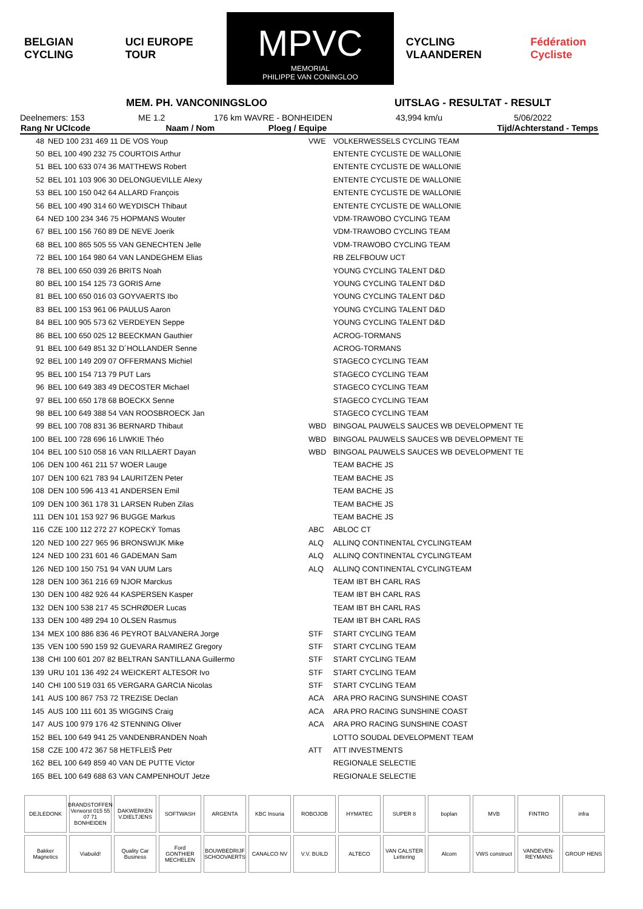BELGIAN CYCLING UCI EUROPE TOUR
MPVC
MEMORIAL
PHILIPPE VAN CONINGLOO
CYCLING VLAANDEREN Fédération Cycliste
MEM. PH. VANCONINGSLOO UITSLAG - RESULTAT - RESULT
Deelnemers: 153 ME 1.2 176 km WAVRE - BONHEIDEN 43,994 km/u 5/06/2022
| Rang Nr UCIcode | Naam / Nom | Ploeg / Equipe | Tijd/Achterstand - Temps |
| --- | --- | --- | --- |
| 48 | NED 100 231 469 11 DE VOS Youp | VWE | VOLKERWESSELS CYCLING TEAM |
| 50 | BEL 100 490 232 75 COURTOIS Arthur | | ENTENTE CYCLISTE DE WALLONIE |
| 51 | BEL 100 633 074 36 MATTHEWS Robert | | ENTENTE CYCLISTE DE WALLONIE |
| 52 | BEL 101 103 906 30 DELONGUEVILLE Alexy | | ENTENTE CYCLISTE DE WALLONIE |
| 53 | BEL 100 150 042 64 ALLARD François | | ENTENTE CYCLISTE DE WALLONIE |
| 56 | BEL 100 490 314 60 WEYDISCH Thibaut | | ENTENTE CYCLISTE DE WALLONIE |
| 64 | NED 100 234 346 75 HOPMANS Wouter | | VDM-TRAWOBO CYCLING TEAM |
| 67 | BEL 100 156 760 89 DE NEVE Joerik | | VDM-TRAWOBO CYCLING TEAM |
| 68 | BEL 100 865 505 55 VAN GENECHTEN Jelle | | VDM-TRAWOBO CYCLING TEAM |
| 72 | BEL 100 164 980 64 VAN LANDEGHEM Elias | | RB ZELFBOUW UCT |
| 78 | BEL 100 650 039 26 BRITS Noah | | YOUNG CYCLING TALENT D&D |
| 80 | BEL 100 154 125 73 GORIS Arne | | YOUNG CYCLING TALENT D&D |
| 81 | BEL 100 650 016 03 GOYVAERTS Ibo | | YOUNG CYCLING TALENT D&D |
| 83 | BEL 100 153 961 06 PAULUS Aaron | | YOUNG CYCLING TALENT D&D |
| 84 | BEL 100 905 573 62 VERDEYEN Seppe | | YOUNG CYCLING TALENT D&D |
| 86 | BEL 100 650 025 12 BEECKMAN Gauthier | | ACROG-TORMANS |
| 91 | BEL 100 649 851 32 D´HOLLANDER Senne | | ACROG-TORMANS |
| 92 | BEL 100 149 209 07 OFFERMANS Michiel | | STAGECO CYCLING TEAM |
| 95 | BEL 100 154 713 79 PUT Lars | | STAGECO CYCLING TEAM |
| 96 | BEL 100 649 383 49 DECOSTER Michael | | STAGECO CYCLING TEAM |
| 97 | BEL 100 650 178 68 BOECKX Senne | | STAGECO CYCLING TEAM |
| 98 | BEL 100 649 388 54 VAN ROOSBROECK Jan | | STAGECO CYCLING TEAM |
| 99 | BEL 100 708 831 36 BERNARD Thibaut | WBD | BINGOAL PAUWELS SAUCES WB DEVELOPMENT TE |
| 100 | BEL 100 728 696 16 LIWKIE Théo | WBD | BINGOAL PAUWELS SAUCES WB DEVELOPMENT TE |
| 104 | BEL 100 510 058 16 VAN RILLAERT Dayan | WBD | BINGOAL PAUWELS SAUCES WB DEVELOPMENT TE |
| 106 | DEN 100 461 211 57 WOER Lauge | | TEAM BACHE JS |
| 107 | DEN 100 621 783 94 LAURITZEN Peter | | TEAM BACHE JS |
| 108 | DEN 100 596 413 41 ANDERSEN Emil | | TEAM BACHE JS |
| 109 | DEN 100 361 178 31 LARSEN Ruben Zilas | | TEAM BACHE JS |
| 111 | DEN 101 153 927 96 BUGGE Markus | | TEAM BACHE JS |
| 116 | CZE 100 112 272 27 KOPECKÝ Tomas | ABC | ABLOC CT |
| 120 | NED 100 227 965 96 BRONSWIJK Mike | ALQ | ALLINQ CONTINENTAL CYCLINGTEAM |
| 124 | NED 100 231 601 46 GADEMAN Sam | ALQ | ALLINQ CONTINENTAL CYCLINGTEAM |
| 126 | NED 100 150 751 94 VAN UUM Lars | ALQ | ALLINQ CONTINENTAL CYCLINGTEAM |
| 128 | DEN 100 361 216 69 NJOR Marckus | | TEAM IBT BH CARL RAS |
| 130 | DEN 100 482 926 44 KASPERSEN Kasper | | TEAM IBT BH CARL RAS |
| 132 | DEN 100 538 217 45 SCHRØDER Lucas | | TEAM IBT BH CARL RAS |
| 133 | DEN 100 489 294 10 OLSEN Rasmus | | TEAM IBT BH CARL RAS |
| 134 | MEX 100 886 836 46 PEYROT BALVANERA Jorge | STF | START CYCLING TEAM |
| 135 | VEN 100 590 159 92 GUEVARA RAMIREZ Gregory | STF | START CYCLING TEAM |
| 138 | CHI 100 601 207 82 BELTRAN SANTILLANA Guillermo | STF | START CYCLING TEAM |
| 139 | URU 101 136 492 24 WEICKERT ALTESOR Ivo | STF | START CYCLING TEAM |
| 140 | CHI 100 519 031 65 VERGARA GARCIA Nicolas | STF | START CYCLING TEAM |
| 141 | AUS 100 867 753 72 TREZISE Declan | ACA | ARA PRO RACING SUNSHINE COAST |
| 145 | AUS 100 111 601 35 WIGGINS Craig | ACA | ARA PRO RACING SUNSHINE COAST |
| 147 | AUS 100 979 176 42 STENNING Oliver | ACA | ARA PRO RACING SUNSHINE COAST |
| 152 | BEL 100 649 941 25 VANDENBRANDEN Noah | | LOTTO SOUDAL DEVELOPMENT TEAM |
| 158 | CZE 100 472 367 58 HETFLEIŠ Petr | ATT | ATT INVESTMENTS |
| 162 | BEL 100 649 859 40 VAN DE PUTTE Victor | | REGIONALE SELECTIE |
| 165 | BEL 100 649 688 63 VAN CAMPENHOUT Jetze | | REGIONALE SELECTIE |
DEJLEDONK
BRANDSTOFFEN Verworst 015 55 07 71 BONHEIDEN
DAKWERKEN V.DIELTJENS
SOFTWASH
ARGENTA
KBC Insuria
ROBOJOB
HYMATEC
SUPER 8
boplan
MVB
FINTRO
infra
Bakker Magnetics
Viabuild!
Quality Car Business
Ford GONTHIER MECHELEN
BOUWBEDRIJF SCHOOVAERTS
CANALCO NV
V.V. BUILD
ALTECO
VAN CALSTER Lettering
Alcom
VWS construct
VANDEVEN-REYMANS
GROUP HENS